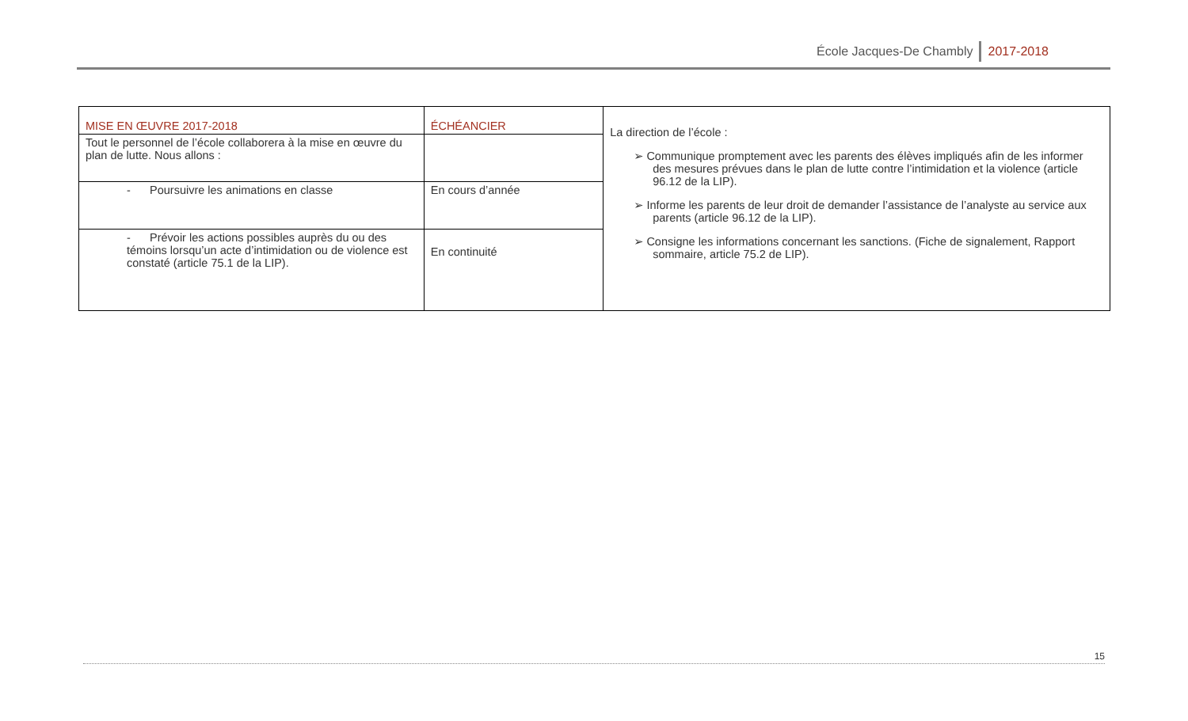École Jacques-De Chambly 2017-2018
| MISE EN ŒUVRE 2017-2018 | ÉCHÉANCIER | La direction de l’école : ➢ Communique promptement avec les parents des élèves impliqués afin de les informer des mesures prévues dans le plan de lutte contre l’intimidation et la violence (article 96.12 de la LIP). ➢ Informe les parents de leur droit de demander l’assistance de l’analyste au service aux parents (article 96.12 de la LIP). ➢ Consigne les informations concernant les sanctions. (Fiche de signalement, Rapport sommaire, article 75.2 de LIP). |
| Tout le personnel de l’école collaborera à la mise en œuvre du plan de lutte. Nous allons : | | |
| - Poursuivre les animations en classe | En cours d’année | |
| - Prévoir les actions possibles auprès du ou des témoins lorsqu’un acte d’intimidation ou de violence est constaté (article 75.1 de la LIP). | En continuité | |
15